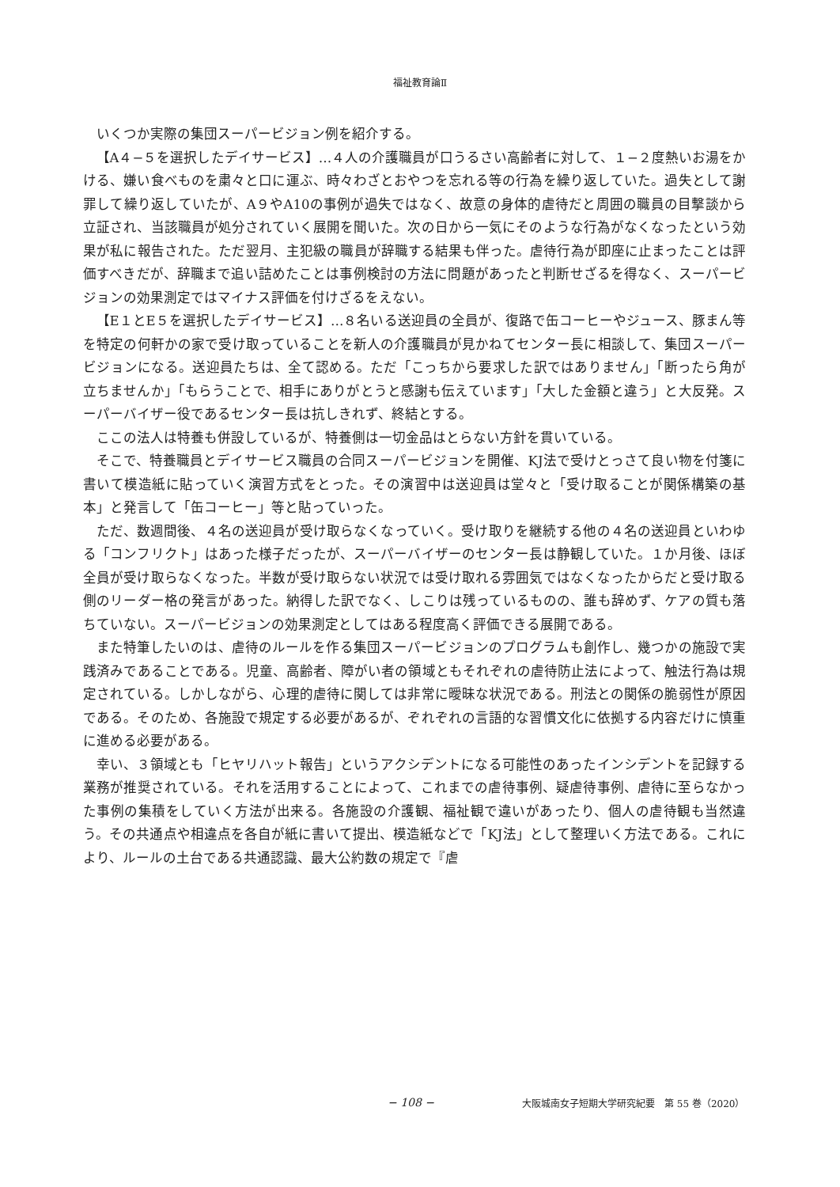福祉教育論Ⅱ
いくつか実際の集団スーパービジョン例を紹介する。
【A４−５を選択したデイサービス】…４人の介護職員が口うるさい高齢者に対して、１−２度熱いお湯をかける、嫌い食べものを粛々と口に運ぶ、時々わざとおやつを忘れる等の行為を繰り返していた。過失として謝罪して繰り返していたが、A９やA10の事例が過失ではなく、故意の身体的虐待だと周囲の職員の目撃談から立証され、当該職員が処分されていく展開を聞いた。次の日から一気にそのような行為がなくなったという効果が私に報告された。ただ翌月、主犯級の職員が辞職する結果も伴った。虐待行為が即座に止まったことは評価すべきだが、辞職まで追い詰めたことは事例検討の方法に問題があったと判断せざるを得なく、スーパービジョンの効果測定ではマイナス評価を付けざるをえない。
【E１とE５を選択したデイサービス】…８名いる送迎員の全員が、復路で缶コーヒーやジュース、豚まん等を特定の何軒かの家で受け取っていることを新人の介護職員が見かねてセンター長に相談して、集団スーパービジョンになる。送迎員たちは、全て認める。ただ「こっちから要求した訳ではありません」「断ったら角が立ちませんか」「もらうことで、相手にありがとうと感謝も伝えています」「大した金額と違う」と大反発。スーパーバイザー役であるセンター長は抗しきれず、終結とする。
ここの法人は特養も併設しているが、特養側は一切金品はとらない方針を貫いている。
そこで、特養職員とデイサービス職員の合同スーパービジョンを開催、KJ法で受けとっさて良い物を付箋に書いて模造紙に貼っていく演習方式をとった。その演習中は送迎員は堂々と「受け取ることが関係構築の基本」と発言して「缶コーヒー」等と貼っていった。
ただ、数週間後、４名の送迎員が受け取らなくなっていく。受け取りを継続する他の４名の送迎員といわゆる「コンフリクト」はあった様子だったが、スーパーバイザーのセンター長は静観していた。１か月後、ほぼ全員が受け取らなくなった。半数が受け取らない状況では受け取れる雰囲気ではなくなったからだと受け取る側のリーダー格の発言があった。納得した訳でなく、しこりは残っているものの、誰も辞めず、ケアの質も落ちていない。スーパービジョンの効果測定としてはある程度高く評価できる展開である。
また特筆したいのは、虐待のルールを作る集団スーパービジョンのプログラムも創作し、幾つかの施設で実践済みであることである。児童、高齢者、障がい者の領域ともそれぞれの虐待防止法によって、触法行為は規定されている。しかしながら、心理的虐待に関しては非常に曖昧な状況である。刑法との関係の脆弱性が原因である。そのため、各施設で規定する必要があるが、ぞれぞれの言語的な習慣文化に依拠する内容だけに慎重に進める必要がある。
幸い、３領域とも「ヒヤリハット報告」というアクシデントになる可能性のあったインシデントを記録する業務が推奨されている。それを活用することによって、これまでの虐待事例、疑虐待事例、虐待に至らなかった事例の集積をしていく方法が出来る。各施設の介護観、福祉観で違いがあったり、個人の虐待観も当然違う。その共通点や相違点を各自が紙に書いて提出、模造紙などで「KJ法」として整理いく方法である。これにより、ルールの土台である共通認識、最大公約数の規定で『虐
− 108 − 大阪城南女子短期大学研究紀要　第 55 巻（2020）